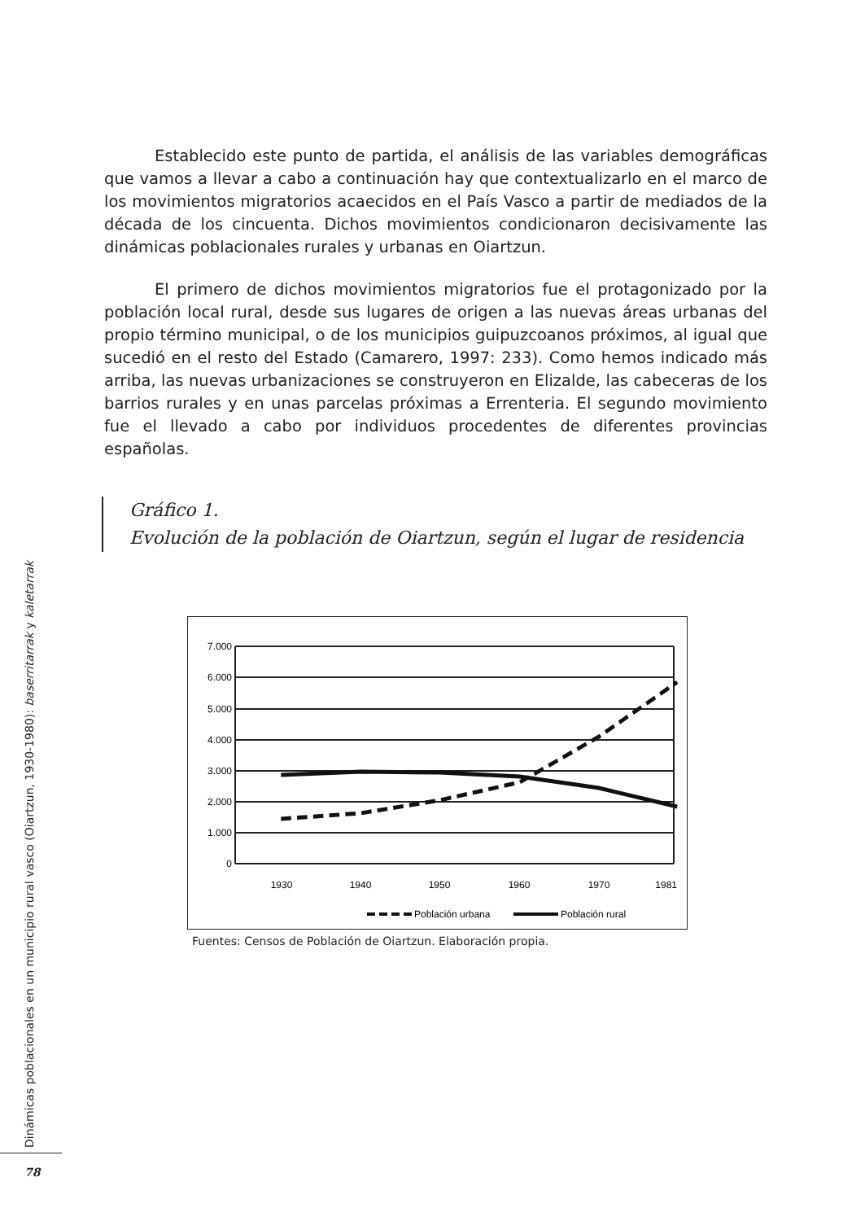Establecido este punto de partida, el análisis de las variables demográficas que vamos a llevar a cabo a continuación hay que contextualizarlo en el marco de los movimientos migratorios acaecidos en el País Vasco a partir de mediados de la década de los cincuenta. Dichos movimientos condicionaron decisivamente las dinámicas poblacionales rurales y urbanas en Oiartzun.
El primero de dichos movimientos migratorios fue el protagonizado por la población local rural, desde sus lugares de origen a las nuevas áreas urbanas del propio término municipal, o de los municipios guipuzcoanos próximos, al igual que sucedió en el resto del Estado (Camarero, 1997: 233). Como hemos indicado más arriba, las nuevas urbanizaciones se construyeron en Elizalde, las cabeceras de los barrios rurales y en unas parcelas próximas a Errenteria. El segundo movimiento fue el llevado a cabo por individuos procedentes de diferentes provincias españolas.
Gráfico 1.
Evolución de la población de Oiartzun, según el lugar de residencia
7.000
6.000
5.000
4.000
3.000
2.000
1.000
0
1930
1940
1950
1960
1970
1981
Población urbana
Población rural
Fuentes: Censos de Población de Oiartzun. Elaboración propia.
Dinámicas poblacionales en un municipio rural vasco (Oiartzun, 1930-1980): baserritarrak y kaletarrak
78